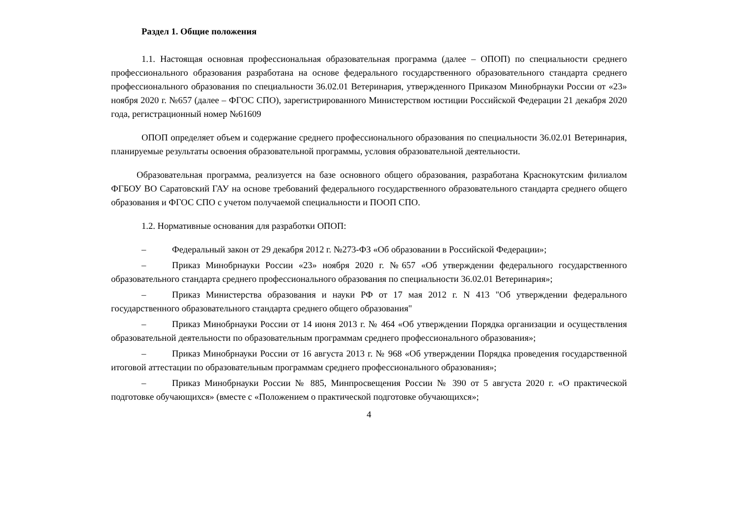Раздел 1. Общие положения
1.1. Настоящая основная профессиональная образовательная программа (далее – ОПОП) по специальности среднего профессионального образования разработана на основе федерального государственного образовательного стандарта среднего профессионального образования по специальности 36.02.01 Ветеринария, утвержденного Приказом Минобрнауки России от «23» ноября 2020 г. №657 (далее – ФГОС СПО), зарегистрированного Министерством юстиции Российской Федерации 21 декабря 2020 года, регистрационный номер №61609
ОПОП определяет объем и содержание среднего профессионального образования по специальности 36.02.01 Ветеринария, планируемые результаты освоения образовательной программы, условия образовательной деятельности.
Образовательная программа, реализуется на базе основного общего образования, разработана Краснокутским филиалом ФГБОУ ВО Саратовский ГАУ на основе требований федерального государственного образовательного стандарта среднего общего образования и ФГОС СПО с учетом получаемой специальности и ПООП СПО.
1.2. Нормативные основания для разработки ОПОП:
– Федеральный закон от 29 декабря 2012 г. №273-ФЗ «Об образовании в Российской Федерации»;
– Приказ Минобрнауки России «23» ноября 2020 г. №657 «Об утверждении федерального государственного образовательного стандарта среднего профессионального образования по специальности 36.02.01 Ветеринария»;
– Приказ Министерства образования и науки РФ от 17 мая 2012 г. N 413 "Об утверждении федерального государственного образовательного стандарта среднего общего образования"
– Приказ Минобрнауки России от 14 июня 2013 г. № 464 «Об утверждении Порядка организации и осуществления образовательной деятельности по образовательным программам среднего профессионального образования»;
– Приказ Минобрнауки России от 16 августа 2013 г. № 968 «Об утверждении Порядка проведения государственной итоговой аттестации по образовательным программам среднего профессионального образования»;
– Приказ Минобрнауки России № 885, Минпросвещения России № 390 от 5 августа 2020 г. «О практической подготовке обучающихся» (вместе с «Положением о практической подготовке обучающихся»;
4